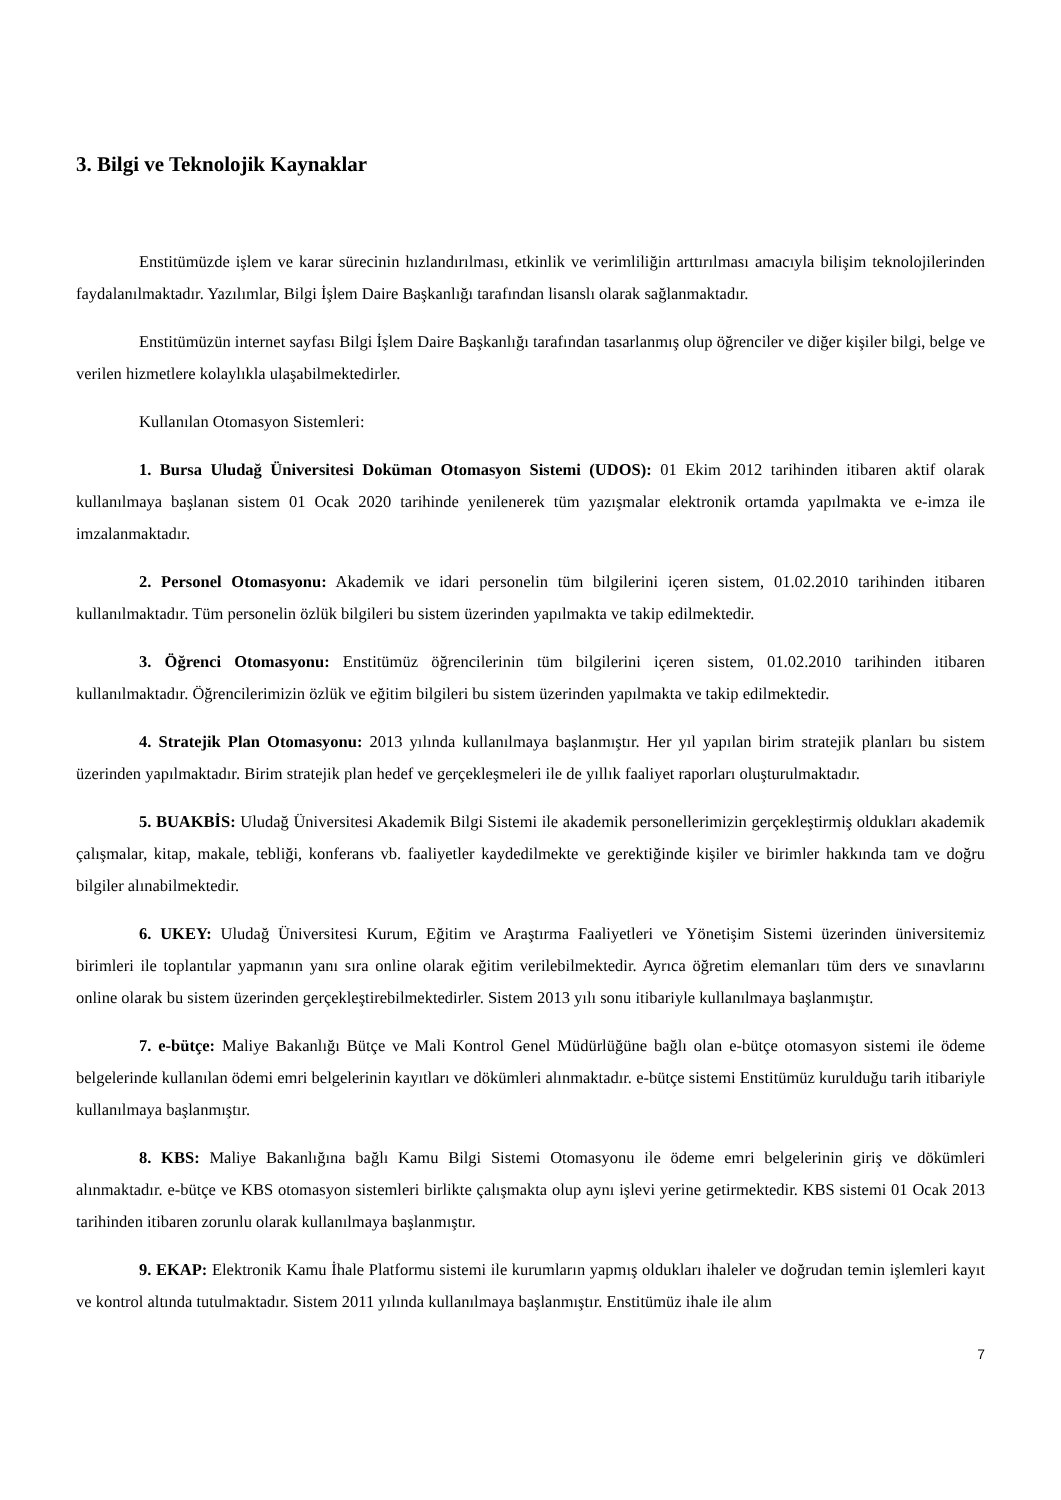3. Bilgi ve Teknolojik Kaynaklar
Enstitümüzde işlem ve karar sürecinin hızlandırılması, etkinlik ve verimliliğin arttırılması amacıyla bilişim teknolojilerinden faydalanılmaktadır. Yazılımlar, Bilgi İşlem Daire Başkanlığı tarafından lisanslı olarak sağlanmaktadır.
Enstitümüzün internet sayfası Bilgi İşlem Daire Başkanlığı tarafından tasarlanmış olup öğrenciler ve diğer kişiler bilgi, belge ve verilen hizmetlere kolaylıkla ulaşabilmektedirler.
Kullanılan Otomasyon Sistemleri:
1. Bursa Uludağ Üniversitesi Doküman Otomasyon Sistemi (UDOS): 01 Ekim 2012 tarihinden itibaren aktif olarak kullanılmaya başlanan sistem 01 Ocak 2020 tarihinde yenilenerek tüm yazışmalar elektronik ortamda yapılmakta ve e-imza ile imzalanmaktadır.
2. Personel Otomasyonu: Akademik ve idari personelin tüm bilgilerini içeren sistem, 01.02.2010 tarihinden itibaren kullanılmaktadır. Tüm personelin özlük bilgileri bu sistem üzerinden yapılmakta ve takip edilmektedir.
3. Öğrenci Otomasyonu: Enstitümüz öğrencilerinin tüm bilgilerini içeren sistem, 01.02.2010 tarihinden itibaren kullanılmaktadır. Öğrencilerimizin özlük ve eğitim bilgileri bu sistem üzerinden yapılmakta ve takip edilmektedir.
4. Stratejik Plan Otomasyonu: 2013 yılında kullanılmaya başlanmıştır. Her yıl yapılan birim stratejik planları bu sistem üzerinden yapılmaktadır. Birim stratejik plan hedef ve gerçekleşmeleri ile de yıllık faaliyet raporları oluşturulmaktadır.
5. BUAKBİS: Uludağ Üniversitesi Akademik Bilgi Sistemi ile akademik personellerimizin gerçekleştirmiş oldukları akademik çalışmalar, kitap, makale, tebliği, konferans vb. faaliyetler kaydedilmekte ve gerektiğinde kişiler ve birimler hakkında tam ve doğru bilgiler alınabilmektedir.
6. UKEY: Uludağ Üniversitesi Kurum, Eğitim ve Araştırma Faaliyetleri ve Yönetişim Sistemi üzerinden üniversitemiz birimleri ile toplantılar yapmanın yanı sıra online olarak eğitim verilebilmektedir. Ayrıca öğretim elemanları tüm ders ve sınavlarını online olarak bu sistem üzerinden gerçekleştirebilmektedirler. Sistem 2013 yılı sonu itibariyle kullanılmaya başlanmıştır.
7. e-bütçe: Maliye Bakanlığı Bütçe ve Mali Kontrol Genel Müdürlüğüne bağlı olan e-bütçe otomasyon sistemi ile ödeme belgelerinde kullanılan ödemi emri belgelerinin kayıtları ve dökümleri alınmaktadır. e-bütçe sistemi Enstitümüz kurulduğu tarih itibariyle kullanılmaya başlanmıştır.
8. KBS: Maliye Bakanlığına bağlı Kamu Bilgi Sistemi Otomasyonu ile ödeme emri belgelerinin giriş ve dökümleri alınmaktadır. e-bütçe ve KBS otomasyon sistemleri birlikte çalışmakta olup aynı işlevi yerine getirmektedir. KBS sistemi 01 Ocak 2013 tarihinden itibaren zorunlu olarak kullanılmaya başlanmıştır.
9. EKAP: Elektronik Kamu İhale Platformu sistemi ile kurumların yapmış oldukları ihaleler ve doğrudan temin işlemleri kayıt ve kontrol altında tutulmaktadır. Sistem 2011 yılında kullanılmaya başlanmıştır. Enstitümüz ihale ile alım
7